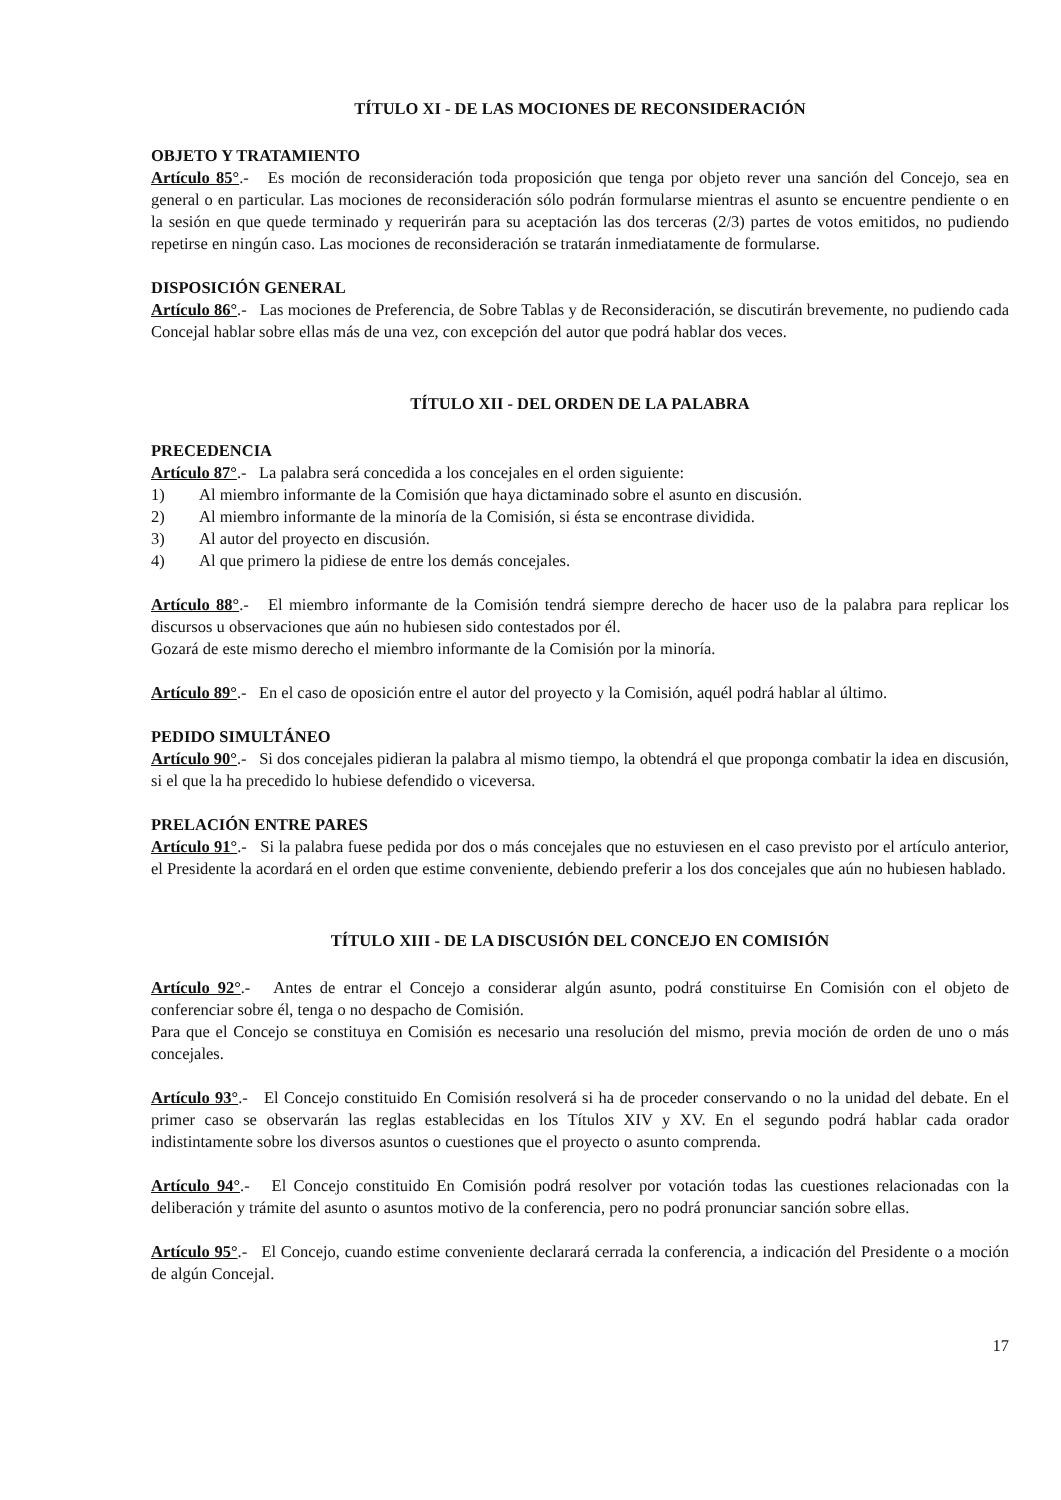TÍTULO XI - DE LAS MOCIONES DE RECONSIDERACIÓN
OBJETO Y TRATAMIENTO
Artículo 85°.- Es moción de reconsideración toda proposición que tenga por objeto rever una sanción del Concejo, sea en general o en particular. Las mociones de reconsideración sólo podrán formularse mientras el asunto se encuentre pendiente o en la sesión en que quede terminado y requerirán para su aceptación las dos terceras (2/3) partes de votos emitidos, no pudiendo repetirse en ningún caso. Las mociones de reconsideración se tratarán inmediatamente de formularse.
DISPOSICIÓN GENERAL
Artículo 86°.- Las mociones de Preferencia, de Sobre Tablas y de Reconsideración, se discutirán brevemente, no pudiendo cada Concejal hablar sobre ellas más de una vez, con excepción del autor que podrá hablar dos veces.
TÍTULO XII - DEL ORDEN DE LA PALABRA
PRECEDENCIA
Artículo 87°.- La palabra será concedida a los concejales en el orden siguiente:
1) Al miembro informante de la Comisión que haya dictaminado sobre el asunto en discusión.
2) Al miembro informante de la minoría de la Comisión, si ésta se encontrase dividida.
3) Al autor del proyecto en discusión.
4) Al que primero la pidiese de entre los demás concejales.
Artículo 88°.- El miembro informante de la Comisión tendrá siempre derecho de hacer uso de la palabra para replicar los discursos u observaciones que aún no hubiesen sido contestados por él.
Gozará de este mismo derecho el miembro informante de la Comisión por la minoría.
Artículo 89°.- En el caso de oposición entre el autor del proyecto y la Comisión, aquél podrá hablar al último.
PEDIDO SIMULTÁNEO
Artículo 90°.- Si dos concejales pidieran la palabra al mismo tiempo, la obtendrá el que proponga combatir la idea en discusión, si el que la ha precedido lo hubiese defendido o viceversa.
PRELACIÓN ENTRE PARES
Artículo 91°.- Si la palabra fuese pedida por dos o más concejales que no estuviesen en el caso previsto por el artículo anterior, el Presidente la acordará en el orden que estime conveniente, debiendo preferir a los dos concejales que aún no hubiesen hablado.
TÍTULO XIII - DE LA DISCUSIÓN DEL CONCEJO EN COMISIÓN
Artículo 92°.- Antes de entrar el Concejo a considerar algún asunto, podrá constituirse En Comisión con el objeto de conferenciar sobre él, tenga o no despacho de Comisión.
Para que el Concejo se constituya en Comisión es necesario una resolución del mismo, previa moción de orden de uno o más concejales.
Artículo 93°.- El Concejo constituido En Comisión resolverá si ha de proceder conservando o no la unidad del debate. En el primer caso se observarán las reglas establecidas en los Títulos XIV y XV. En el segundo podrá hablar cada orador indistintamente sobre los diversos asuntos o cuestiones que el proyecto o asunto comprenda.
Artículo 94°.- El Concejo constituido En Comisión podrá resolver por votación todas las cuestiones relacionadas con la deliberación y trámite del asunto o asuntos motivo de la conferencia, pero no podrá pronunciar sanción sobre ellas.
Artículo 95°.- El Concejo, cuando estime conveniente declarará cerrada la conferencia, a indicación del Presidente o a moción de algún Concejal.
17